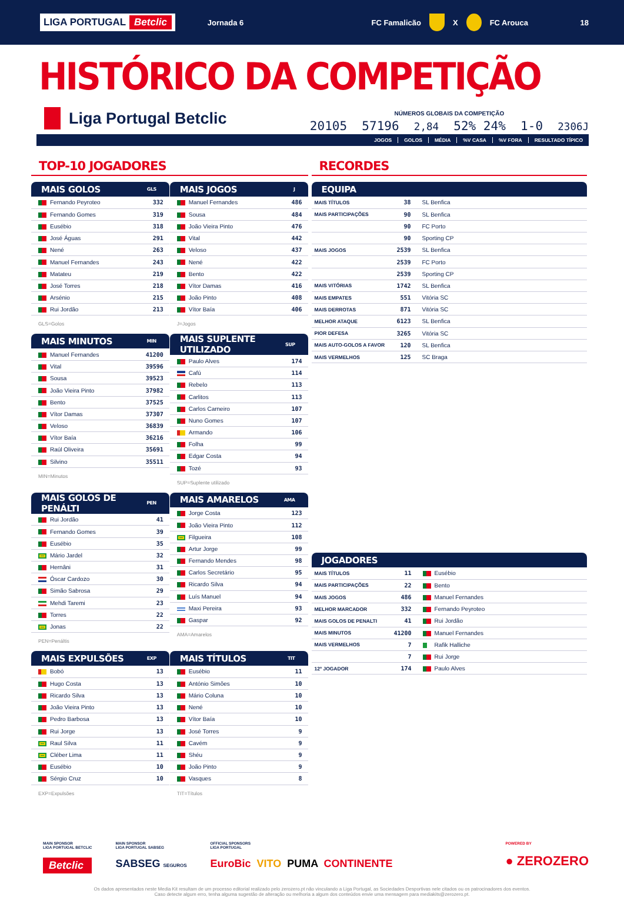LIGA PORTUGAL Betclic
Jornada 6 FC Famalicão X FC Arouca 18
HISTÓRICO DA COMPETIÇÃO
Liga Portugal Betclic
NÚMEROS GLOBAIS DA COMPETIÇÃO
20105 57196 2,84 52% 24% 1-0 2306J
JOGOS GOLOS MÉDIA%V CASA%V FORA RESULTADO TÍPICO
TOP-10 JOGADORES
| MAIS GOLOS | GLS |
| --- | --- |
| Fernando Peyroteo | 332 |
| Fernando Gomes | 319 |
| Eusébio | 318 |
| José Águas | 291 |
| Nené | 263 |
| Manuel Fernandes | 243 |
| Matateu | 219 |
| José Torres | 218 |
| Arsénio | 215 |
| Rui Jordão | 213 |
GLS=Golos
| MAIS JOGOS | J |
| --- | --- |
| Manuel Fernandes | 486 |
| Sousa | 484 |
| João Vieira Pinto | 476 |
| Vital | 442 |
| Veloso | 437 |
| Nené | 422 |
| Bento | 422 |
| Vítor Damas | 416 |
| João Pinto | 408 |
| Vítor Baía | 406 |
J=Jogos
| MAIS MINUTOS | MIN |
| --- | --- |
| Manuel Fernandes | 41200 |
| Vital | 39596 |
| Sousa | 39523 |
| João Vieira Pinto | 37982 |
| Bento | 37525 |
| Vítor Damas | 37307 |
| Veloso | 36839 |
| Vítor Baía | 36216 |
| Raúl Oliveira | 35691 |
| Silvino | 35511 |
MIN=Minutos
| MAIS SUPLENTE UTILIZADO | SUP |
| --- | --- |
| Paulo Alves | 174 |
| Cafú | 114 |
| Rebelo | 113 |
| Carlitos | 113 |
| Carlos Carneiro | 107 |
| Nuno Gomes | 107 |
| Armando | 106 |
| Folha | 99 |
| Edgar Costa | 94 |
| Tozé | 93 |
SUP=Suplente utilizado
| MAIS GOLOS DE PENÁLTI | PEN |
| --- | --- |
| Rui Jordão | 41 |
| Fernando Gomes | 39 |
| Eusébio | 35 |
| Mário Jardel | 32 |
| Hernâni | 31 |
| Óscar Cardozo | 30 |
| Simão Sabrosa | 29 |
| Mehdi Taremi | 23 |
| Torres | 22 |
| Jonas | 22 |
PEN=Penáltis
| MAIS AMARELOS | AMA |
| --- | --- |
| Jorge Costa | 123 |
| João Vieira Pinto | 112 |
| Filgueira | 108 |
| Artur Jorge | 99 |
| Fernando Mendes | 98 |
| Carlos Secretário | 95 |
| Ricardo Silva | 94 |
| Luís Manuel | 94 |
| Maxi Pereira | 93 |
| Gaspar | 92 |
AMA=Amarelos
| MAIS EXPULSÕES | EXP |
| --- | --- |
| Bobó | 13 |
| Hugo Costa | 13 |
| Ricardo Silva | 13 |
| João Vieira Pinto | 13 |
| Pedro Barbosa | 13 |
| Rui Jorge | 13 |
| Raul Silva | 11 |
| Cléber Lima | 11 |
| Eusébio | 10 |
| Sérgio Cruz | 10 |
EXP=Expulsões
| MAIS TÍTULOS | TIT |
| --- | --- |
| Eusébio | 11 |
| António Simões | 10 |
| Mário Coluna | 10 |
| Nené | 10 |
| Vítor Baía | 10 |
| José Torres | 9 |
| Cavém | 9 |
| Shéu | 9 |
| João Pinto | 9 |
| Vasques | 8 |
TIT=Títulos
RECORDES
| EQUIPA | | |
| --- | --- | --- |
| MAIS TÍTULOS | 38 | SL Benfica |
| MAIS PARTICIPAÇÕES | 90 | SL Benfica |
| | 90 | FC Porto |
| | 90 | Sporting CP |
| MAIS JOGOS | 2539 | SL Benfica |
| | 2539 | FC Porto |
| | 2539 | Sporting CP |
| MAIS VITÓRIAS | 1742 | SL Benfica |
| MAIS EMPATES | 551 | Vitória SC |
| MAIS DERROTAS | 871 | Vitória SC |
| MELHOR ATAQUE | 6123 | SL Benfica |
| PIOR DEFESA | 3265 | Vitória SC |
| MAIS AUTO-GOLOS A FAVOR | 120 | SL Benfica |
| MAIS VERMELHOS | 125 | SC Braga |
| JOGADORES | | |
| --- | --- | --- |
| MAIS TÍTULOS | 11 | Eusébio |
| MAIS PARTICIPAÇÕES | 22 | Bento |
| MAIS JOGOS | 486 | Manuel Fernandes |
| MELHOR MARCADOR | 332 | Fernando Peyroteo |
| MAIS GOLOS DE PENALTI | 41 | Rui Jordão |
| MAIS MINUTOS | 41200 | Manuel Fernandes |
| MAIS VERMELHOS | 7 | Rafik Halliche |
| | 7 | Rui Jorge |
| 12º JOGADOR | 174 | Paulo Alves |
MAIN SPONSOR
LIGA PORTUGAL BETCLIC
Betclic
MAIN SPONSOR
LIGA PORTUGAL SABSEG
SABSEG SEGUROS
OFFICIAL SPONSORS
LIGA PORTUGAL
EuroBic VITO PUMA CONTINENTE
POWERED BY
● ZEROZERO
Os dados apresentados neste Media Kit resultam de um processo editorial realizado pelo zerozero.pt não vinculando a Liga Portugal, as Sociedades Desportivas nele citados ou os patrocinadores dos eventos.
Caso detecte algum erro, tenha alguma sugestão de alteração ou melhoria a algum dos conteúdos envie uma mensagem para mediakits@zerozero.pt.